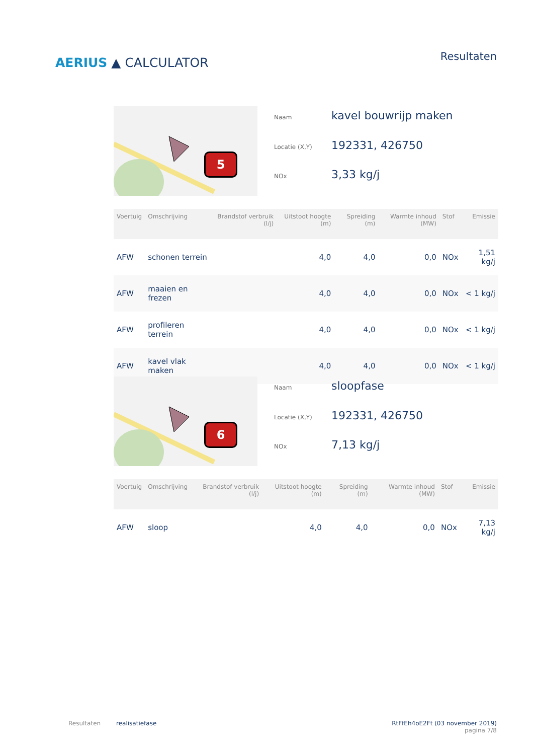AERIUS ▲ CALCULATOR
Resultaten
5
| Naam | kavel bouwrijp maken |
| Locatie (X,Y) | 192331, 426750 |
| NOx | 3,33 kg/j |
| Voertuig | Omschrijving | Brandstof verbruik (l/j) | Uitstoot hoogte (m) | Spreiding (m) | Warmte inhoud (MW) | Stof | Emissie |
| --- | --- | --- | --- | --- | --- | --- | --- |
| AFW | schonen terrein | | 4,0 | 4,0 | 0,0 | NOx | 1,51 kg/j |
| AFW | maaien en frezen | | 4,0 | 4,0 | 0,0 | NOx | < 1 kg/j |
| AFW | profileren terrein | | 4,0 | 4,0 | 0,0 | NOx | < 1 kg/j |
| AFW | kavel vlak maken | | 4,0 | 4,0 | 0,0 | NOx | < 1 kg/j |
6
| Naam | sloopfase |
| Locatie (X,Y) | 192331, 426750 |
| NOx | 7,13 kg/j |
| Voertuig | Omschrijving | Brandstof verbruik (l/j) | Uitstoot hoogte (m) | Spreiding (m) | Warmte inhoud (MW) | Stof | Emissie |
| --- | --- | --- | --- | --- | --- | --- | --- |
| AFW | sloop | | 4,0 | 4,0 | 0,0 | NOx | 7,13 kg/j |
Resultaten realisatiefase RtFfEh4oE2Ft (03 november 2019)
pagina 7/8